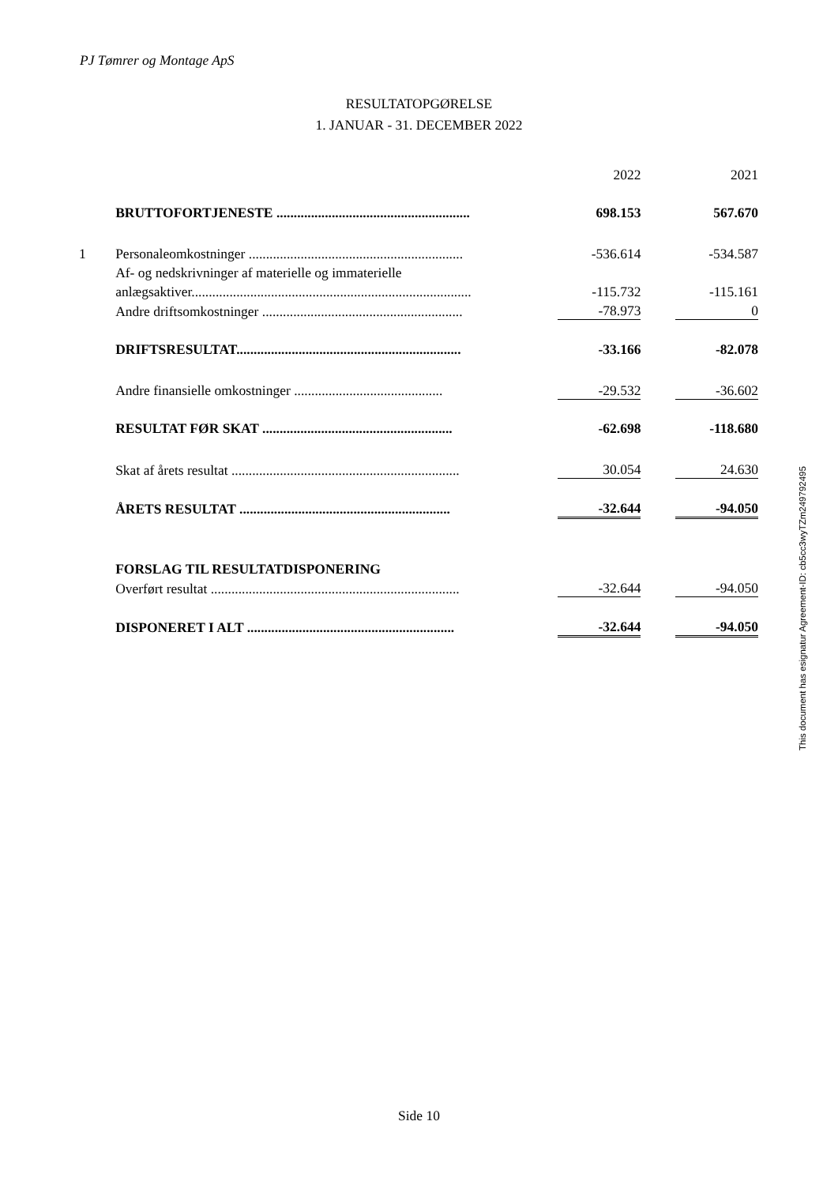PJ Tømrer og Montage ApS
RESULTATOPGØRELSE
1. JANUAR - 31. DECEMBER 2022
| | | 2022 | | 2021 |
| | BRUTTOFORTJENESTE ........................................................ | 698.153 | | 567.670 |
| 1 | Personaleomkostninger .............................................................. | -536.614 | | -534.587 |
| | Af- og nedskrivninger af materielle og immaterielle | | | |
| | anlægsaktiver................................................................................. | -115.732 | | -115.161 |
| | Andre driftsomkostninger .......................................................... | -78.973 | | 0 |
| | DRIFTSRESULTAT................................................................. | -33.166 | | -82.078 |
| | Andre finansielle omkostninger ........................................... | -29.532 | | -36.602 |
| | RESULTAT FØR SKAT ....................................................... | -62.698 | | -118.680 |
| | Skat af årets resultat .................................................................. | 30.054 | | 24.630 |
| | ÅRETS RESULTAT ............................................................. | -32.644 | | -94.050 |
| | FORSLAG TIL RESULTATDISPONERING | | | |
| | Overført resultat ........................................................................ | -32.644 | | -94.050 |
| | DISPONERET I ALT ............................................................ | -32.644 | | -94.050 |
This document has esignatur Agreement-ID: cb5cc3wyTZm249792495
Side 10